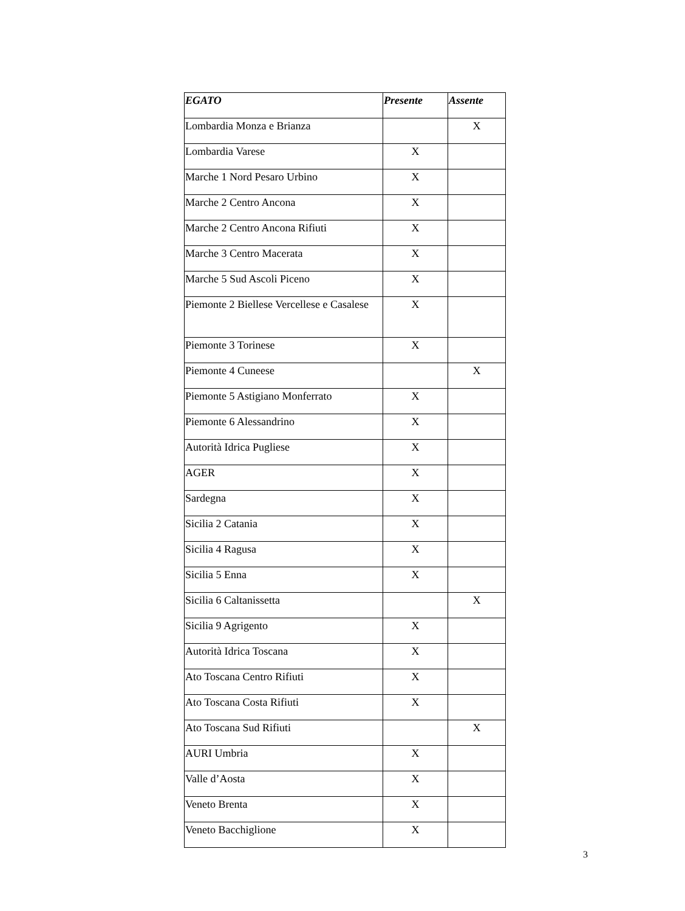| EGATO | Presente | Assente |
| --- | --- | --- |
| Lombardia Monza e Brianza | | X |
| Lombardia Varese | X | |
| Marche 1 Nord Pesaro Urbino | X | |
| Marche 2 Centro Ancona | X | |
| Marche 2 Centro Ancona Rifiuti | X | |
| Marche 3 Centro Macerata | X | |
| Marche 5 Sud Ascoli Piceno | X | |
| Piemonte 2 Biellese Vercellese e Casalese | X | |
| Piemonte 3 Torinese | X | |
| Piemonte 4 Cuneese | | X |
| Piemonte 5 Astigiano Monferrato | X | |
| Piemonte 6 Alessandrino | X | |
| Autorità Idrica Pugliese | X | |
| AGER | X | |
| Sardegna | X | |
| Sicilia 2 Catania | X | |
| Sicilia 4 Ragusa | X | |
| Sicilia 5 Enna | X | |
| Sicilia 6 Caltanissetta | | X |
| Sicilia 9 Agrigento | X | |
| Autorità Idrica Toscana | X | |
| Ato Toscana Centro Rifiuti | X | |
| Ato Toscana Costa Rifiuti | X | |
| Ato Toscana Sud Rifiuti | | X |
| AURI Umbria | X | |
| Valle d’Aosta | X | |
| Veneto Brenta | X | |
| Veneto Bacchiglione | X | |
3